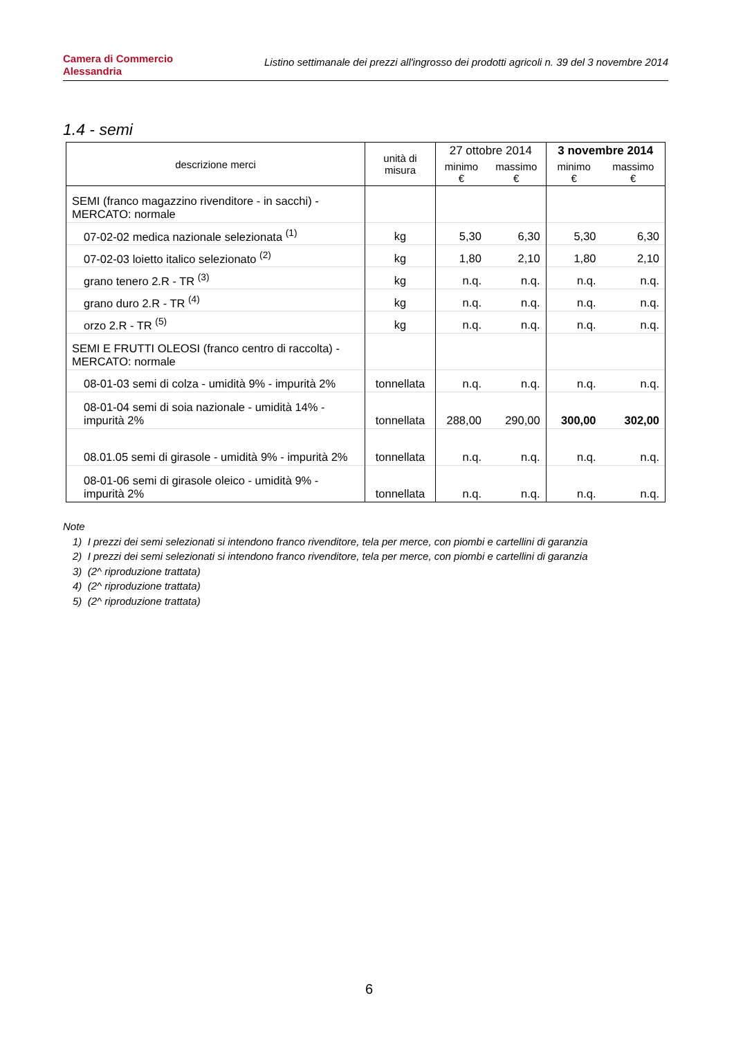Camera di Commercio
Alessandria
Listino settimanale dei prezzi all'ingrosso dei prodotti agricoli n. 39 del 3 novembre 2014
1.4 - semi
| descrizione merci | unità di misura | 27 ottobre 2014 | | 3 novembre 2014 | |
| --- | --- | --- | --- | --- | --- |
| | | minimo € | massimo € | minimo € | massimo € |
| SEMI (franco magazzino rivenditore - in sacchi) - MERCATO: normale | | | | | |
| 07-02-02 medica nazionale selezionata <sup>(1)</sup> | kg | 5,30 | 6,30 | 5,30 | 6,30 |
| 07-02-03 loietto italico selezionato <sup>(2)</sup> | kg | 1,80 | 2,10 | 1,80 | 2,10 |
| grano tenero 2.R - TR <sup>(3)</sup> | kg | n.q. | n.q. | n.q. | n.q. |
| grano duro 2.R - TR <sup>(4)</sup> | kg | n.q. | n.q. | n.q. | n.q. |
| orzo 2.R - TR <sup>(5)</sup> | kg | n.q. | n.q. | n.q. | n.q. |
| SEMI E FRUTTI OLEOSI (franco centro di raccolta) - MERCATO: normale | | | | | |
| 08-01-03 semi di colza - umidità 9% - impurità 2% | tonnellata | n.q. | n.q. | n.q. | n.q. |
| 08-01-04 semi di soia nazionale - umidità 14% - impurità 2% | tonnellata | 288,00 | 290,00 | 300,00 | 302,00 |
| 08.01.05 semi di girasole - umidità 9% - impurità 2% | tonnellata | n.q. | n.q. | n.q. | n.q. |
| 08-01-06 semi di girasole oleico - umidità 9% - impurità 2% | tonnellata | n.q. | n.q. | n.q. | n.q. |
Note
1) I prezzi dei semi selezionati si intendono franco rivenditore, tela per merce, con piombi e cartellini di garanzia
2) I prezzi dei semi selezionati si intendono franco rivenditore, tela per merce, con piombi e cartellini di garanzia
3) (2^ riproduzione trattata)
4) (2^ riproduzione trattata)
5) (2^ riproduzione trattata)
6